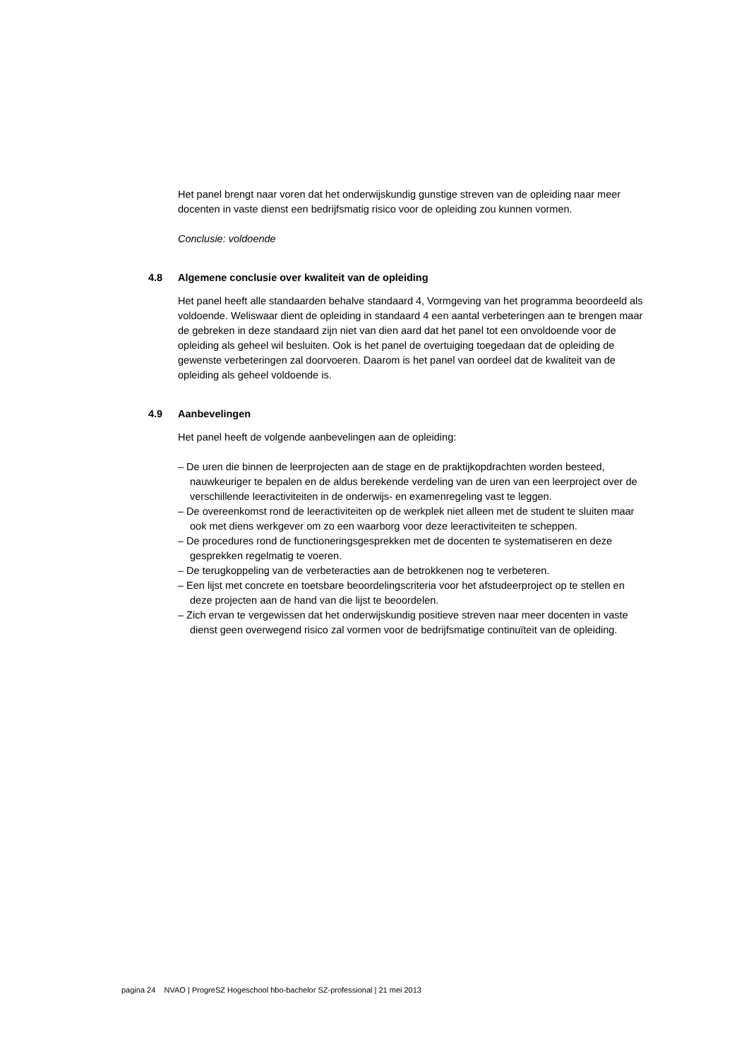Het panel brengt naar voren dat het onderwijskundig gunstige streven van de opleiding naar meer docenten in vaste dienst een bedrijfsmatig risico voor de opleiding zou kunnen vormen.
Conclusie: voldoende
4.8 Algemene conclusie over kwaliteit van de opleiding
Het panel heeft alle standaarden behalve standaard 4, Vormgeving van het programma beoordeeld als voldoende. Weliswaar dient de opleiding in standaard 4 een aantal verbeteringen aan te brengen maar de gebreken in deze standaard zijn niet van dien aard dat het panel tot een onvoldoende voor de opleiding als geheel wil besluiten. Ook is het panel de overtuiging toegedaan dat de opleiding de gewenste verbeteringen zal doorvoeren. Daarom is het panel van oordeel dat de kwaliteit van de opleiding als geheel voldoende is.
4.9 Aanbevelingen
Het panel heeft de volgende aanbevelingen aan de opleiding:
– De uren die binnen de leerprojecten aan de stage en de praktijkopdrachten worden besteed, nauwkeuriger te bepalen en de aldus berekende verdeling van de uren van een leerproject over de verschillende leeractiviteiten in de onderwijs- en examenregeling vast te leggen.
– De overeenkomst rond de leeractiviteiten op de werkplek niet alleen met de student te sluiten maar ook met diens werkgever om zo een waarborg voor deze leeractiviteiten te scheppen.
– De procedures rond de functioneringsgesprekken met de docenten te systematiseren en deze gesprekken regelmatig te voeren.
– De terugkoppeling van de verbeteracties aan de betrokkenen nog te verbeteren.
– Een lijst met concrete en toetsbare beoordelingscriteria voor het afstudeerproject op te stellen en deze projecten aan de hand van die lijst te beoordelen.
– Zich ervan te vergewissen dat het onderwijskundig positieve streven naar meer docenten in vaste dienst geen overwegend risico zal vormen voor de bedrijfsmatige continuïteit van de opleiding.
pagina 24 NVAO | ProgreSZ Hogeschool hbo-bachelor SZ-professional | 21 mei 2013